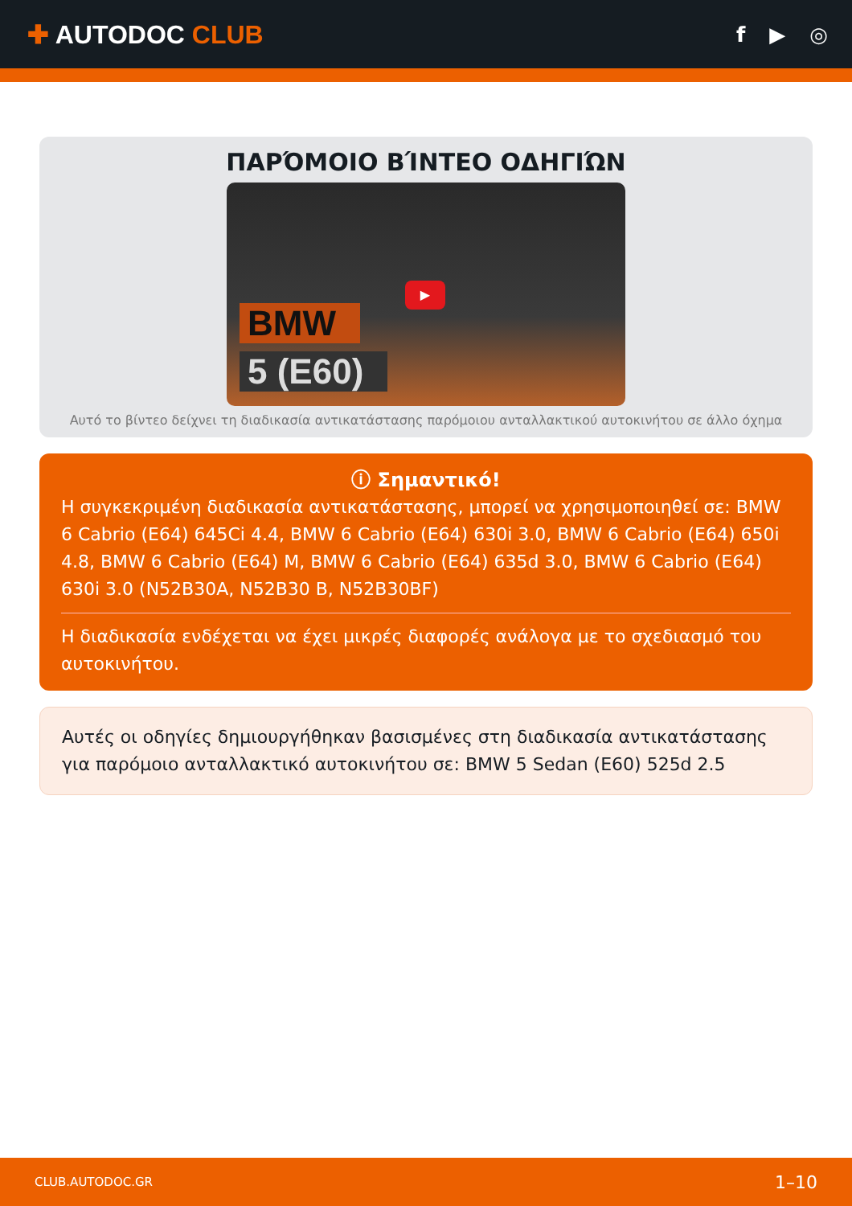✚ AUTODOC CLUB
f ▶ ◎
ΠΑΡΌΜΟΙΟ ΒΊΝΤΕΟ ΟΔΗΓΙΏΝ
BMW
5 (E60)
▶
Αυτό το βίντεο δείχνει τη διαδικασία αντικατάστασης παρόμοιου ανταλλακτικού αυτοκινήτου σε άλλο όχημα
ⓘ Σημαντικό!
Η συγκεκριμένη διαδικασία αντικατάστασης, μπορεί να χρησιμοποιηθεί σε: BMW 6 Cabrio (E64) 645Ci 4.4, BMW 6 Cabrio (E64) 630i 3.0, BMW 6 Cabrio (E64) 650i 4.8, BMW 6 Cabrio (E64) M, BMW 6 Cabrio (E64) 635d 3.0, BMW 6 Cabrio (E64) 630i 3.0 (N52B30A, N52B30 B, N52B30BF)
Η διαδικασία ενδέχεται να έχει μικρές διαφορές ανάλογα με το σχεδιασμό του αυτοκινήτου.
Αυτές οι οδηγίες δημιουργήθηκαν βασισμένες στη διαδικασία αντικατάστασης για παρόμοιο ανταλλακτικό αυτοκινήτου σε: BMW 5 Sedan (E60) 525d 2.5
CLUB.AUTODOC.GR 1–10